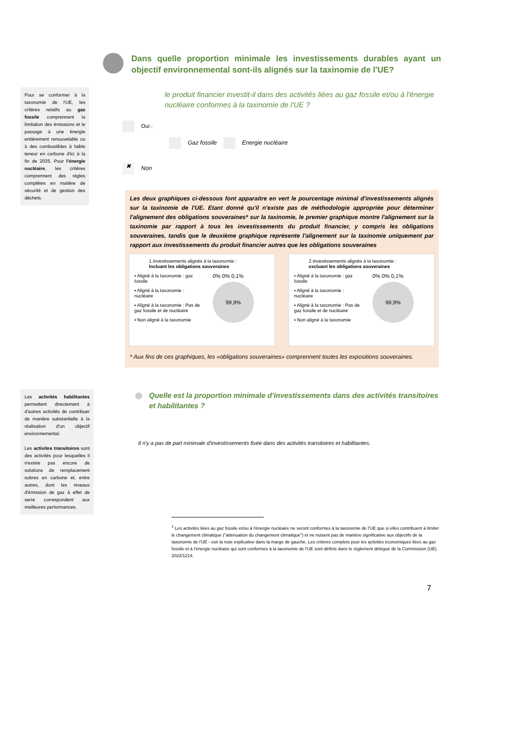Pour se conformer à la taxonomie de l'UE, les critères relatifs au gaz fossile comprennent la limitation des émissions et le passage à une énergie entièrement renouvelable ou à des combustibles à faible teneur en carbone d'ici à la fin de 2035. Pour l'énergie nucléaire, les critères comprennent des règles complètes en matière de sécurité et de gestion des déchets.
Les activités habilitantes permettent directement à d'autres activités de contribuer de manière substantielle à la réalisation d'un objectif environnemental.
Les activites transitoires sont des activités pour lesquelles il n'existe pas encore de solutions de remplacement sobres en carbone et, entre autres, dont les niveaux d'émission de gaz à effet de serre correspondent aux meilleures performances.
Dans quelle proportion minimale les investissements durables ayant un objectif environnemental sont-ils alignés sur la taxinomie de l'UE?
le produit financier investit-il dans des activités liées au gaz fossile et/ou à l'énergie nucléaire conformes à la taxinomie de l'UE ?
Oui :
Gaz fossile Energie nucléaire
✖ Non
Les deux graphiques ci-dessous font apparaitre en vert le pourcentage minimal d'investissements alignés sur la taxinomie de l'UE. Etant donné qu'il n'existe pas de méthodologie appropriée pour déterminer l'alignement des obligations souveraines* sur la taxinomie, le premier graphique montre l'alignement sur la taxinomie par rapport à tous les investissements du produit financier, y compris les obligations souveraines, tandis que le deuxième graphique représente l'alignement sur la taxinomie uniquement par rapport aux investissements du produit financier autres que les obligations souveraines
1.Investissements alignés à la taxonomie :
Incluant les obligations souveraines
▪ Aligné à la taxonomie : gaz fossile
▪ Aligné à la taxonomie : nucléaire
▪ Aligné à la taxonomie : Pas de gaz fossile et de nucléaire
▪ Non aligné à la taxonomie
0% 0% 0,1%
99,9%
2.Investissements alignés à la taxonomie :
excluant les obligations souveraines
▪ Aligné à la taxonomie : gaz fossile
▪ Aligné à la taxonomie : nucléaire
▪ Aligné à la taxonomie : Pas de gaz fossile et de nucléaire
▪ Non aligné à la taxonomie
0% 0% 0,1%
99,9%
* Aux fins de ces graphiques, les «obligations souveraines» comprennent toutes les expositions souveraines.
Quelle est la proportion minimale d'investissements dans des activités transitoires et habilitantes ?
Il n'y a pas de part minimale d'investissements fixée dans des activités transitoires et habilitantes.
<sup>1</sup> Les activités liées au gaz fossile et/ou à l'énergie nucléaire ne seront conformes à la taxonomie de l'UE que si elles contribuent à limiter le changement climatique ("atténuation du changement climatique") et ne nuisent pas de manière significative aux objectifs de la taxonomie de l'UE - voir la note explicative dans la marge de gauche. Les critères complets pour les activités économiques liées au gaz fossile et à l'énergie nucléaire qui sont conformes à la taxonomie de l'UE sont définis dans le règlement délégué de la Commission (UE) 2022/1214.
7